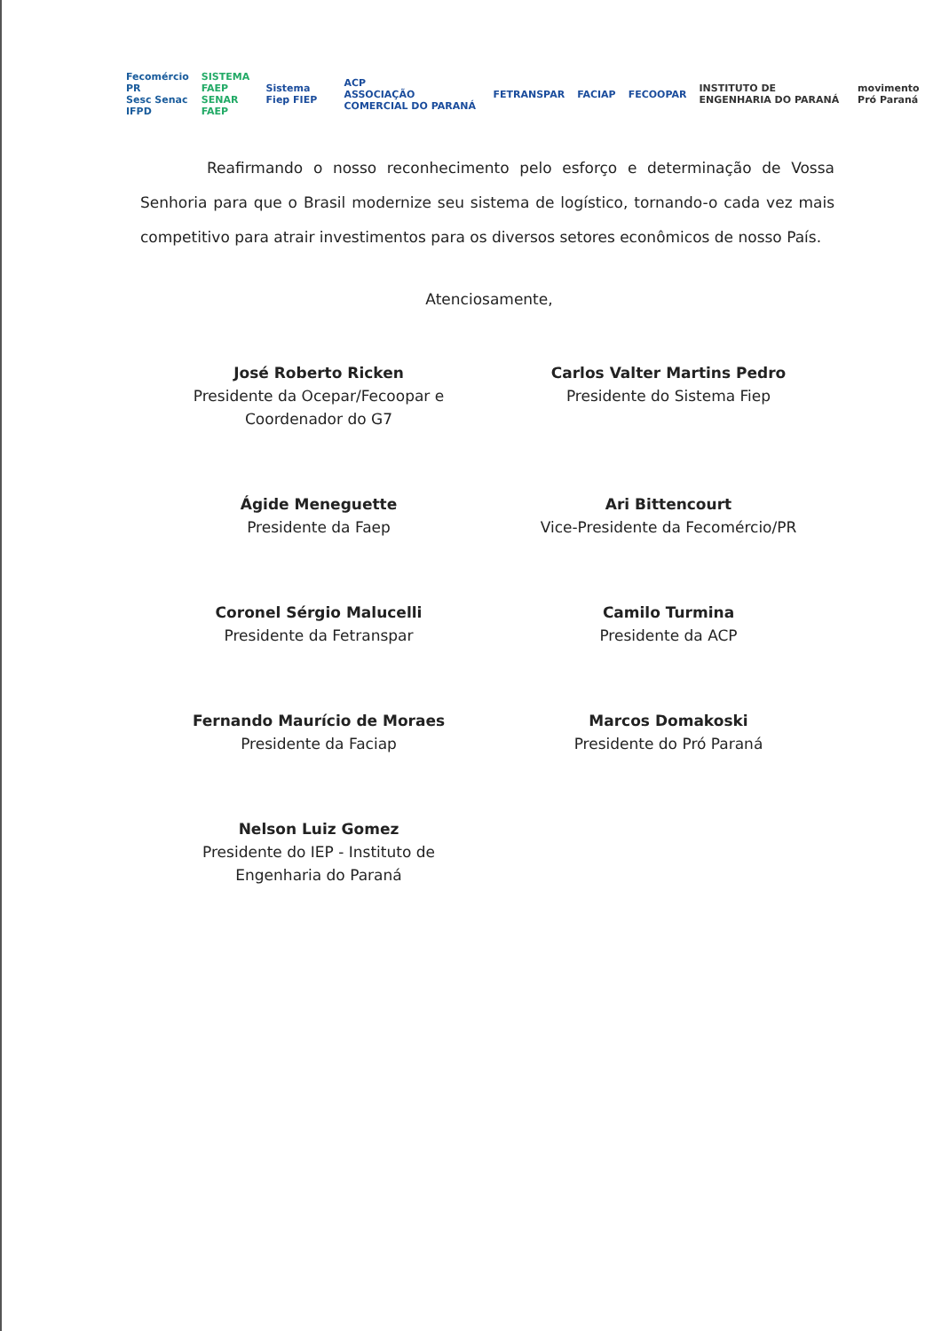Fecomércio PR
Sesc Senac IFPD SISTEMA FAEP
SENAR FAEP Sistema Fiep FIEP ACP
ASSOCIAÇÃO COMERCIAL DO PARANÁ FETRANSPAR FACIAP FECOOPAR INSTITUTO DE ENGENHARIA DO PARANÁ movimento Pró Paraná
Reafirmando o nosso reconhecimento pelo esforço e determinação de Vossa Senhoria para que o Brasil modernize seu sistema de logístico, tornando-o cada vez mais competitivo para atrair investimentos para os diversos setores econômicos de nosso País.
Atenciosamente,
José Roberto Ricken
Presidente da Ocepar/Fecoopar e
Coordenador do G7
Carlos Valter Martins Pedro
Presidente do Sistema Fiep
Ágide Meneguette
Presidente da Faep
Ari Bittencourt
Vice-Presidente da Fecomércio/PR
Coronel Sérgio Malucelli
Presidente da Fetranspar
Camilo Turmina
Presidente da ACP
Fernando Maurício de Moraes
Presidente da Faciap
Marcos Domakoski
Presidente do Pró Paraná
Nelson Luiz Gomez
Presidente do IEP - Instituto de
Engenharia do Paraná